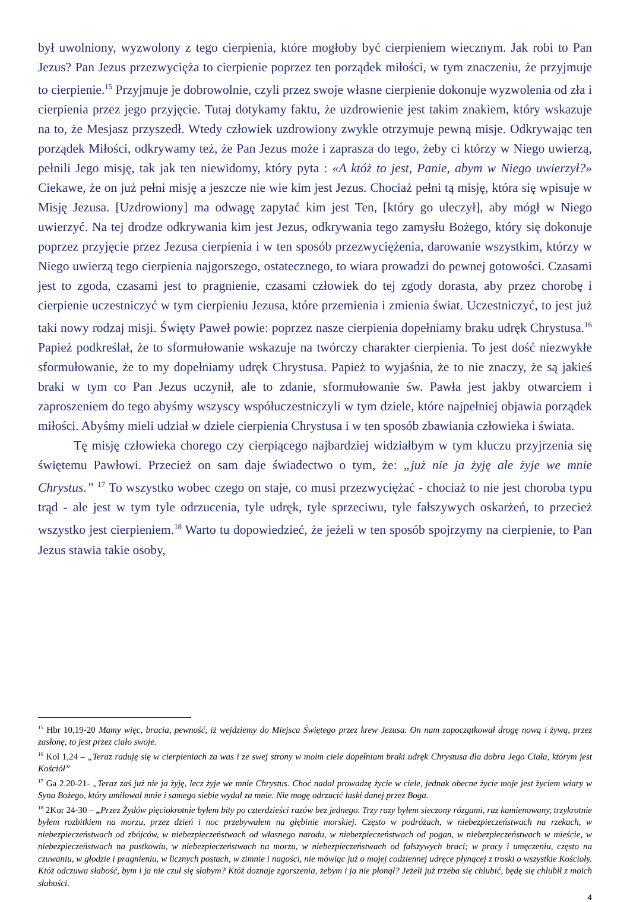był uwolniony, wyzwolony z tego cierpienia, które mogłoby być cierpieniem wiecznym. Jak robi to Pan Jezus? Pan Jezus przezwycięża to cierpienie poprzez ten porządek miłości, w tym znaczeniu, że przyjmuje to cierpienie.<sup>15</sup> Przyjmuje je dobrowolnie, czyli przez swoje własne cierpienie dokonuje wyzwolenia od zła i cierpienia przez jego przyjęcie. Tutaj dotykamy faktu, że uzdrowienie jest takim znakiem, który wskazuje na to, że Mesjasz przyszedł. Wtedy człowiek uzdrowiony zwykle otrzymuje pewną misje. Odkrywając ten porządek Miłości, odkrywamy też, że Pan Jezus może i zaprasza do tego, żeby ci którzy w Niego uwierzą, pełnili Jego misję, tak jak ten niewidomy, który pyta : «A któż to jest, Panie, abym w Niego uwierzył?» Ciekawe, że on już pełni misję a jeszcze nie wie kim jest Jezus. Chociaż pełni tą misję, która się wpisuje w Misję Jezusa. [Uzdrowiony] ma odwagę zapytać kim jest Ten, [który go uleczył], aby mógł w Niego uwierzyć. Na tej drodze odkrywania kim jest Jezus, odkrywania tego zamysłu Bożego, który się dokonuje poprzez przyjęcie przez Jezusa cierpienia i w ten sposób przezwyciężenia, darowanie wszystkim, którzy w Niego uwierzą tego cierpienia najgorszego, ostatecznego, to wiara prowadzi do pewnej gotowości. Czasami jest to zgoda, czasami jest to pragnienie, czasami człowiek do tej zgody dorasta, aby przez chorobę i cierpienie uczestniczyć w tym cierpieniu Jezusa, które przemienia i zmienia świat. Uczestniczyć, to jest już taki nowy rodzaj misji. Święty Paweł powie: poprzez nasze cierpienia dopełniamy braku udręk Chrystusa.<sup>16</sup> Papież podkreślał, że to sformułowanie wskazuje na twórczy charakter cierpienia. To jest dość niezwykłe sformułowanie, że to my dopełniamy udręk Chrystusa. Papież to wyjaśnia, że to nie znaczy, że są jakieś braki w tym co Pan Jezus uczynił, ale to zdanie, sformułowanie św. Pawła jest jakby otwarciem i zaproszeniem do tego abyśmy wszyscy współuczestniczyli w tym dziele, które najpełniej objawia porządek miłości. Abyśmy mieli udział w dziele cierpienia Chrystusa i w ten sposób zbawiania człowieka i świata.
Tę misję człowieka chorego czy cierpiącego najbardziej widziałbym w tym kluczu przyjrzenia się świętemu Pawłowi. Przecież on sam daje świadectwo o tym, że: „już nie ja żyję ale żyje we mnie Chrystus.” <sup>17</sup> To wszystko wobec czego on staje, co musi przezwyciężać - chociaż to nie jest choroba typu trąd - ale jest w tym tyle odrzucenia, tyle udręk, tyle sprzeciwu, tyle fałszywych oskarżeń, to przecież wszystko jest cierpieniem.<sup>18</sup> Warto tu dopowiedzieć, że jeżeli w ten sposób spojrzymy na cierpienie, to Pan Jezus stawia takie osoby,
<sup>15</sup> Hbr 10,19-20 Mamy więc, bracia, pewność, iż wejdziemy do Miejsca Świętego przez krew Jezusa. On nam zapoczątkował drogę nową i żywą, przez zasłonę, to jest przez ciało swoje.
<sup>16</sup> Kol 1,24 – „Teraz raduję się w cierpieniach za was i ze swej strony w moim ciele dopełniam braki udręk Chrystusa dla dobra Jego Ciała, którym jest Kościół”
<sup>17</sup> Ga 2.20-21- „Teraz zaś już nie ja żyję, lecz żyje we mnie Chrystus. Choć nadal prowadzę życie w ciele, jednak obecne życie moje jest życiem wiary w Syna Bożego, który umiłował mnie i samego siebie wydał za mnie. Nie mogę odrzucić łaski danej przez Boga.
<sup>18</sup> 2Kor 24-30 – „Przez Żydów pięciokrotnie byłem bity po czterdzieści razów bez jednego. Trzy razy byłem sieczony rózgami, raz kamienowany, trzykrotnie byłem rozbitkiem na morzu, przez dzień i noc przebywałem na głębinie morskiej. Często w podróżach, w niebezpieczeństwach na rzekach, w niebezpieczeństwach od zbójców, w niebezpieczeństwach od własnego narodu, w niebezpieczeństwach od pogan, w niebezpieczeństwach w mieście, w niebezpieczeństwach na pustkowiu, w niebezpieczeństwach na morzu, w niebezpieczeństwach od fałszywych braci; w pracy i umęczeniu, często na czuwaniu, w głodzie i pragnieniu, w licznych postach, w zimnie i nagości, nie mówiąc już o mojej codziennej udręce płynącej z troski o wszystkie Kościoły. Któż odczuwa słabość, bym i ja nie czuł się słabym? Któż doznaje zgorszenia, żebym i ja nie płonął? Jeżeli już trzeba się chlubić, będę się chlubił z moich słabości.
4